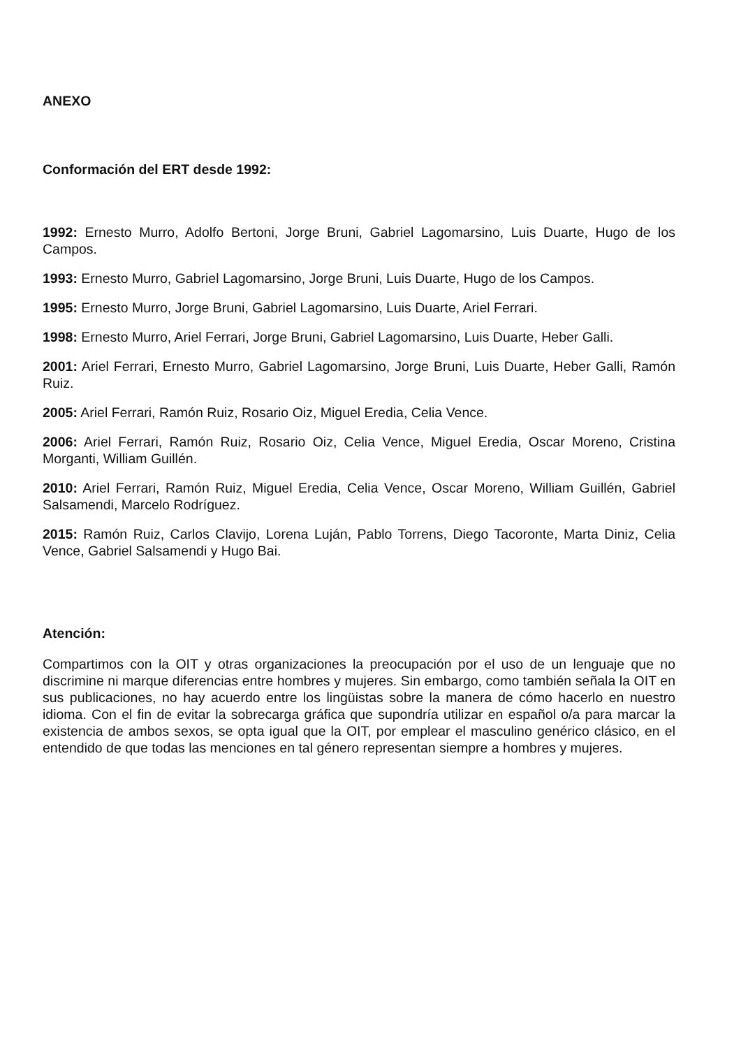ANEXO
Conformación del ERT desde 1992:
1992: Ernesto Murro, Adolfo Bertoni, Jorge Bruni, Gabriel Lagomarsino, Luis Duarte, Hugo de los Campos.
1993: Ernesto Murro, Gabriel Lagomarsino, Jorge Bruni, Luis Duarte, Hugo de los Campos.
1995: Ernesto Murro, Jorge Bruni, Gabriel Lagomarsino, Luis Duarte, Ariel Ferrari.
1998: Ernesto Murro, Ariel Ferrari, Jorge Bruni, Gabriel Lagomarsino, Luis Duarte, Heber Galli.
2001: Ariel Ferrari, Ernesto Murro, Gabriel Lagomarsino, Jorge Bruni, Luis Duarte, Heber Galli, Ramón Ruiz.
2005: Ariel Ferrari, Ramón Ruiz, Rosario Oiz, Miguel Eredia, Celia Vence.
2006: Ariel Ferrari, Ramón Ruiz, Rosario Oiz, Celia Vence, Miguel Eredia, Oscar Moreno, Cristina Morganti, William Guillén.
2010: Ariel Ferrari, Ramón Ruiz, Miguel Eredia, Celia Vence, Oscar Moreno, William Guillén, Gabriel Salsamendi, Marcelo Rodríguez.
2015: Ramón Ruiz, Carlos Clavijo, Lorena Luján, Pablo Torrens, Diego Tacoronte, Marta Diniz, Celia Vence, Gabriel Salsamendi y Hugo Bai.
Atención:
Compartimos con la OIT y otras organizaciones la preocupación por el uso de un lenguaje que no discrimine ni marque diferencias entre hombres y mujeres. Sin embargo, como también señala la OIT en sus publicaciones, no hay acuerdo entre los lingüistas sobre la manera de cómo hacerlo en nuestro idioma. Con el fin de evitar la sobrecarga gráfica que supondría utilizar en español o/a para marcar la existencia de ambos sexos, se opta igual que la OIT, por emplear el masculino genérico clásico, en el entendido de que todas las menciones en tal género representan siempre a hombres y mujeres.